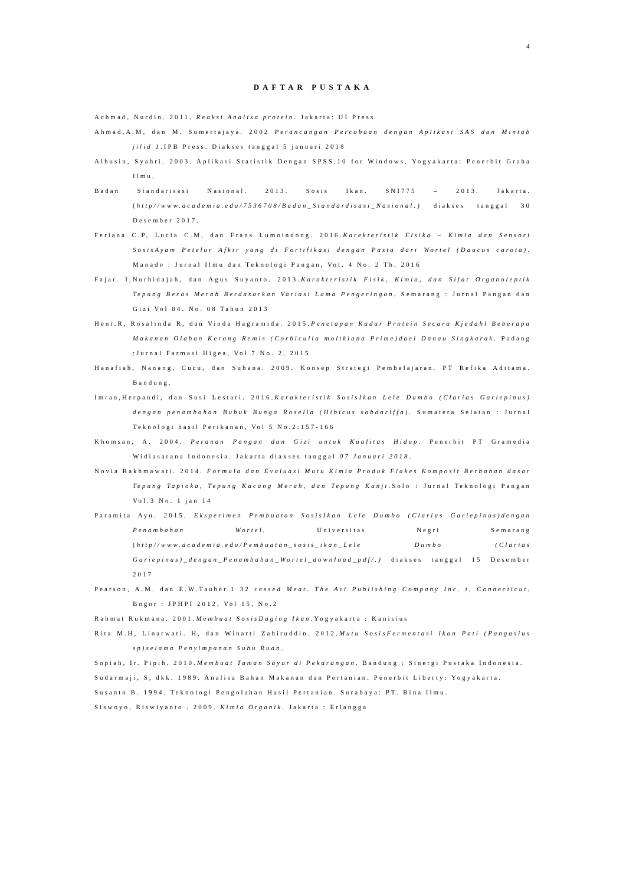4
DAFTAR PUSTAKA
Achmad, Nurdin. 2011. Reaksi Analisa protein. Jakarta: UI Press
Ahmad,A.M, dan M. Sumertajaya. 2002 Perancangan Percobaan dengan Aplikasi SAS dan Mintab jilid 1.IPB Press. Diakses tanggal 5 januari 2018
Alhusin, Syahri. 2003. Aplikasi Statistik Dengan SPSS.10 for Windows. Yogyakarta: Penerbit Graha Ilmu.
Badan Standarisasi Nasional. 2013. Sosis Ikan. SNI775 – 2013. Jakarta. (http//www.academia.edu/7536708/Badan_Standardisasi_Nasional.) diakses tanggal 30 Desember 2017.
Feriana C.P, Lucia C.M, dan Frans Lumoindong. 2016.Karekteristik Fisika – Kimia dan Sensori SosisAyam Petelur Afkir yang di Fortifikasi dengan Pasta dari Wortel (Daucus carota). Manado : Jurnal Ilmu dan Teknologi Pangan, Vol. 4 No. 2 Th. 2016
Fajar. I,Nurhidajah, dan Agus Suyanto. 2013.Karakteristik Fisik, Kimia, dan Sifat Organoleptik Tepung Beras Merah Berdasarkan Variasi Lama Pengeringan. Semarang : Jurnal Pangan dan Gizi Vol 04. No. 08 Tahun 2013
Heni.R, Rosalinda R, dan Vinda Hagramida. 2015.Penetapan Kadar Protein Secara Kjedahl Beberapa Makanan Olahan Kerang Remis (Corbiculla moltkiana Prime)daei Danau Singkarak. Padang :Jurnal Farmasi Higea, Vol 7 No. 2, 2015
Hanafiah, Nanang, Cucu, dan Suhana. 2009. Konsep Strategi Pembelajaran. PT Refika Aditama. Bandung.
Imran,Herpandi, dan Susi Lestari. 2016.Karakteristik SosisIkan Lele Dumbo (Clarias Gariepinus) dengan penambahan Bubuk Bunga Rosella (Hibicus sabdariffa). Sumatera Selatan : Jurnal Teknologi hasil Perikanan, Vol 5 No.2:157-166
Khomsan, A. 2004. Peranan Pangan dan Gizi untuk Kualitas Hidup. Penerbit PT Gramedia Widiasarana Indonesia. Jakarta diakses tanggal 07 Januari 2018.
Novia Rakhmawati. 2014. Formula dan Evaluasi Mutu Kimia Produk Flakes Komposit Berbahan dasar Tepung Tapioka, Tepung Kacang Merah, dan Tepung Kanji.Solo : Jurnal Teknologi Pangan Vol.3 No. 1 jan 14
Paramita Ayu. 2015. Eksperimen Pembuatan SosisIkan Lele Dumbo (Clarias Gariepinus)dengan Penambahan Wortel. Universitas Negri Semarang (http//www.academia.edu/Pembuatan_sosis_ikan_Lele Dumbo (Clarias Gariepinus)_dengan_Penambahan_Wortel_download_pdf/.) diakses tanggal 15 Desember 2017
Pearson, A.M. dan E.W.Tauber.1 32 cessed Meat. The Avi Publishing Company Inc. t, Connecticut. Bogor : JPHPI 2012, Vol 15, No.2
Rahmat Rukmana. 2001.Membuat SosisDaging Ikan.Yogyakarta : Kanisius
Rita M.H, Linarwati. H, dan Winarti Zahiruddin. 2012.Mutu SosisFermentasi Ikan Pati (Pangasius sp)selama Penyimpanan Suhu Ruan.
Sopiah, Ir. Pipih. 2010.Membuat Taman Sayur di Pekarangan. Bandung : Sinergi Pustaka Indonesia.
Sudarmaji, S, dkk. 1989. Analisa Bahan Makanan dan Pertanian. Penerbit Liberty: Yogyakarta.
Susanto B. 1994. Teknologi Pengolahan Hasil Pertanian. Surabaya: PT. Bina Ilmu.
Siswoyo, Riswiyanto . 2009. Kimia Organik. Jakarta : Erlangga